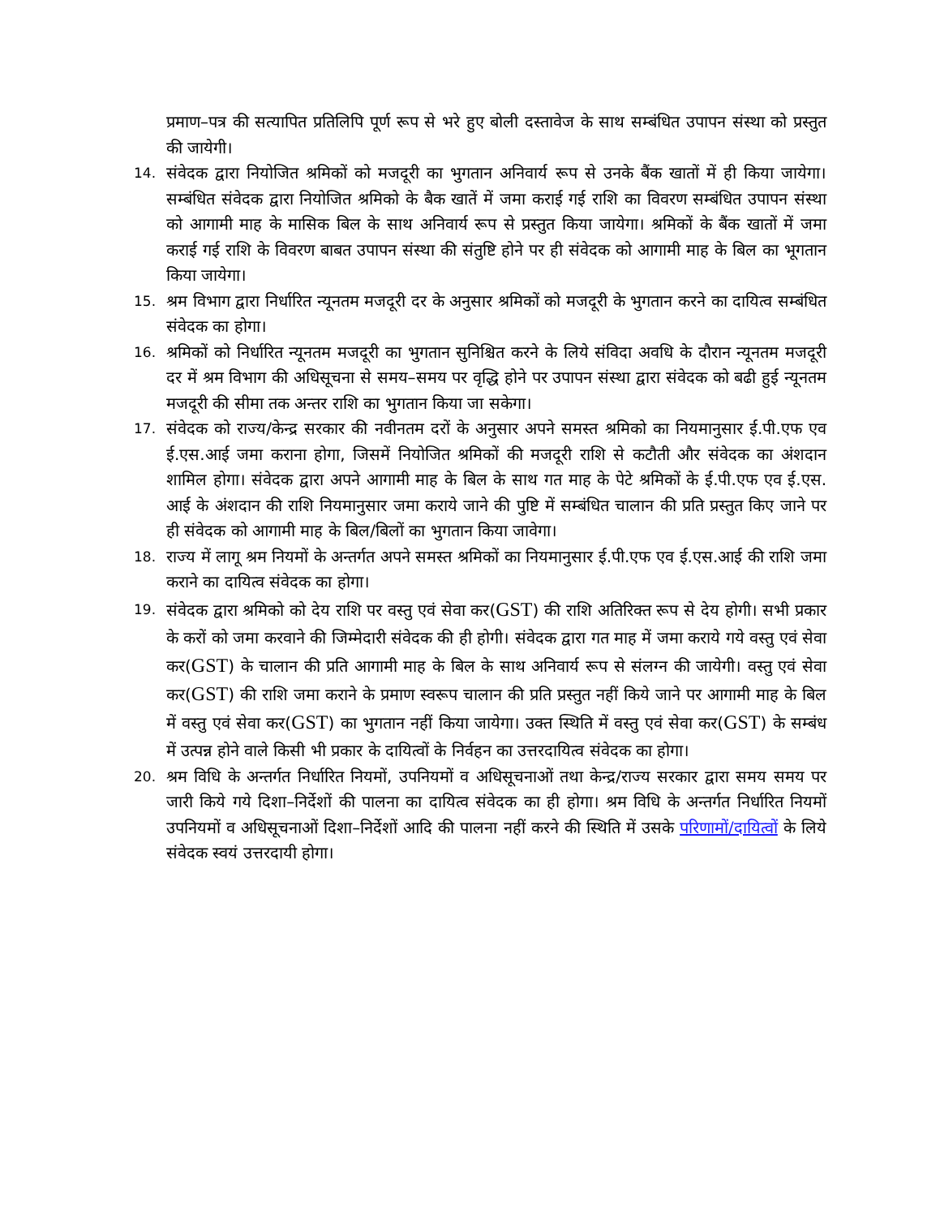प्रमाण–पत्र की सत्यापित प्रतिलिपि पूर्ण रूप से भरे हुए बोली दस्तावेज के साथ सम्बंधित उपापन संस्था को प्रस्तुत की जायेगी।
14. संवेदक द्वारा नियोजित श्रमिकों को मजदूरी का भुगतान अनिवार्य रूप से उनके बैंक खातों में ही किया जायेगा। सम्बंधित संवेदक द्वारा नियोजित श्रमिको के बैक खातें में जमा कराई गई राशि का विवरण सम्बंधित उपापन संस्था को आगामी माह के मासिक बिल के साथ अनिवार्य रूप से प्रस्तुत किया जायेगा। श्रमिकों के बैंक खातों में जमा कराई गई राशि के विवरण बाबत उपापन संस्था की संतुष्टि होने पर ही संवेदक को आगामी माह के बिल का भूगतान किया जायेगा।
15. श्रम विभाग द्वारा निर्धारित न्यूनतम मजदूरी दर के अनुसार श्रमिकों को मजदूरी के भुगतान करने का दायित्व सम्बंधित संवेदक का होगा।
16. श्रमिकों को निर्धारित न्यूनतम मजदूरी का भुगतान सुनिश्चित करने के लिये संविदा अवधि के दौरान न्यूनतम मजदूरी दर में श्रम विभाग की अधिसूचना से समय–समय पर वृद्धि होने पर उपापन संस्था द्वारा संवेदक को बढी हुई न्यूनतम मजदूरी की सीमा तक अन्तर राशि का भुगतान किया जा सकेगा।
17. संवेदक को राज्य/केन्द्र सरकार की नवीनतम दरों के अनुसार अपने समस्त श्रमिको का नियमानुसार ई.पी.एफ एव ई.एस.आई जमा कराना होगा, जिसमें नियोजित श्रमिकों की मजदूरी राशि से कटौती और संवेदक का अंशदान शामिल होगा। संवेदक द्वारा अपने आगामी माह के बिल के साथ गत माह के पेटे श्रमिकों के ई.पी.एफ एव ई.एस. आई के अंशदान की राशि नियमानुसार जमा कराये जाने की पुष्टि में सम्बंधित चालान की प्रति प्रस्तुत किए जाने पर ही संवेदक को आगामी माह के बिल/बिलों का भुगतान किया जावेगा।
18. राज्य में लागू श्रम नियमों के अन्तर्गत अपने समस्त श्रमिकों का नियमानुसार ई.पी.एफ एव ई.एस.आई की राशि जमा कराने का दायित्व संवेदक का होगा।
19. संवेदक द्वारा श्रमिको को देय राशि पर वस्तु एवं सेवा कर(GST) की राशि अतिरिक्त रूप से देय होगी। सभी प्रकार के करों को जमा करवाने की जिम्मेदारी संवेदक की ही होगी। संवेदक द्वारा गत माह में जमा कराये गये वस्तु एवं सेवा कर(GST) के चालान की प्रति आगामी माह के बिल के साथ अनिवार्य रूप से संलग्न की जायेगी। वस्तु एवं सेवा कर(GST) की राशि जमा कराने के प्रमाण स्वरूप चालान की प्रति प्रस्तुत नहीं किये जाने पर आगामी माह के बिल में वस्तु एवं सेवा कर(GST) का भुगतान नहीं किया जायेगा। उक्त स्थिति में वस्तु एवं सेवा कर(GST) के सम्बंध में उत्पन्न होने वाले किसी भी प्रकार के दायित्वों के निर्वहन का उत्तरदायित्व संवेदक का होगा।
20. श्रम विधि के अन्तर्गत निर्धारित नियमों, उपनियमों व अधिसूचनाओं तथा केन्द्र/राज्य सरकार द्वारा समय समय पर जारी किये गये दिशा–निर्देशों की पालना का दायित्व संवेदक का ही होगा। श्रम विधि के अन्तर्गत निर्धारित नियमों उपनियमों व अधिसूचनाओं दिशा–निर्देशों आदि की पालना नहीं करने की स्थिति में उसके परिणामों/दायित्वों के लिये संवेदक स्वयं उत्तरदायी होगा।